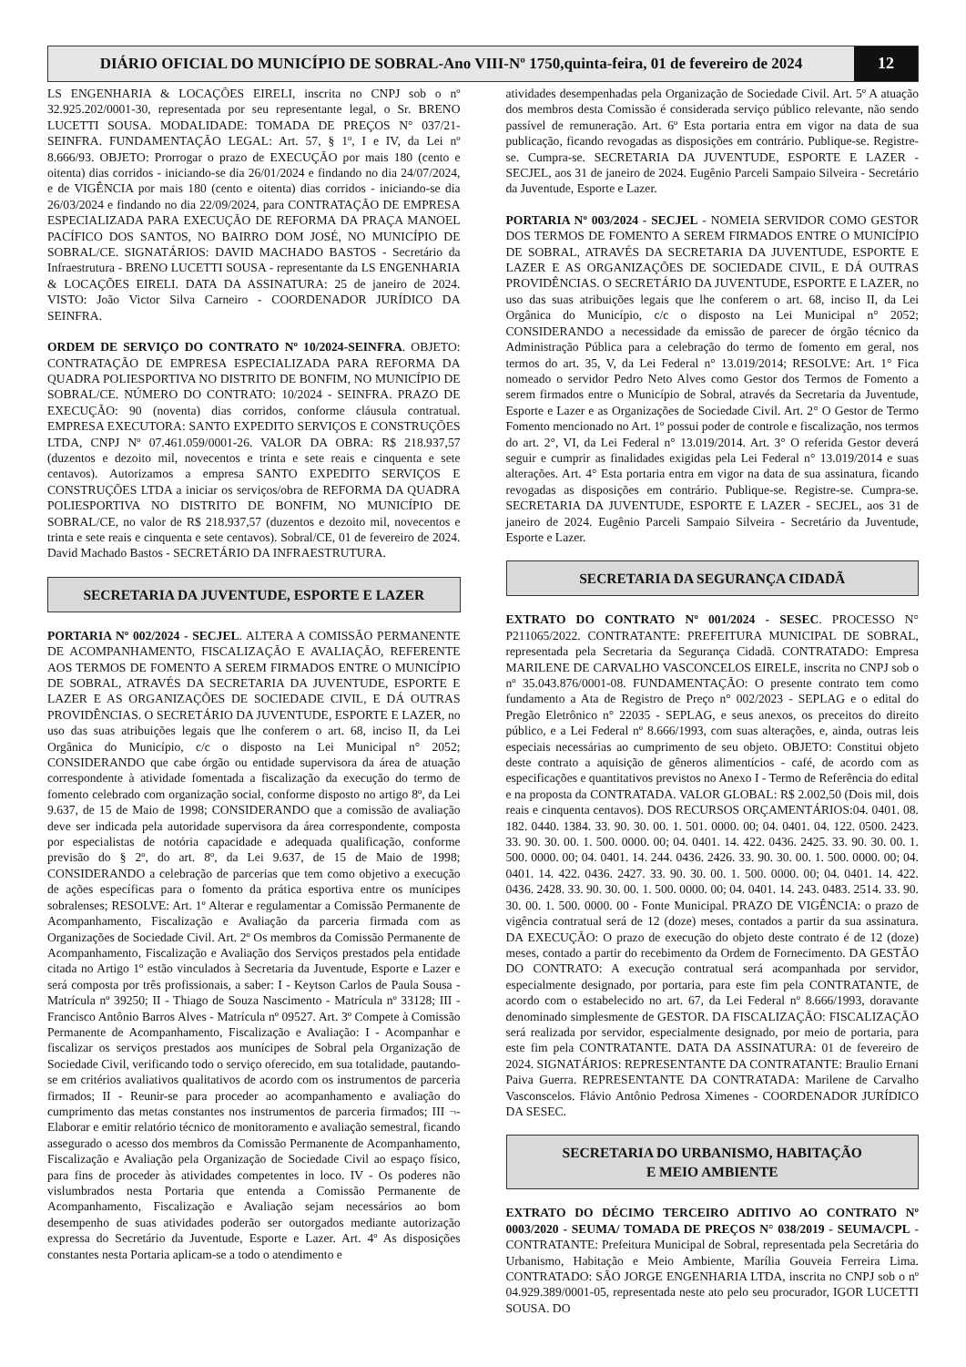DIÁRIO OFICIAL DO MUNICÍPIO DE SOBRAL-Ano VIII-Nº 1750,quinta-feira, 01 de fevereiro de 2024
12
LS ENGENHARIA & LOCAÇÕES EIRELI, inscrita no CNPJ sob o nº 32.925.202/0001-30, representada por seu representante legal, o Sr. BRENO LUCETTI SOUSA. MODALIDADE: TOMADA DE PREÇOS N° 037/21-SEINFRA. FUNDAMENTAÇÃO LEGAL: Art. 57, § 1º, I e IV, da Lei nº 8.666/93. OBJETO: Prorrogar o prazo de EXECUÇÃO por mais 180 (cento e oitenta) dias corridos - iniciando-se dia 26/01/2024 e findando no dia 24/07/2024, e de VIGÊNCIA por mais 180 (cento e oitenta) dias corridos - iniciando-se dia 26/03/2024 e findando no dia 22/09/2024, para CONTRATAÇÃO DE EMPRESA ESPECIALIZADA PARA EXECUÇÃO DE REFORMA DA PRAÇA MANOEL PACÍFICO DOS SANTOS, NO BAIRRO DOM JOSÉ, NO MUNICÍPIO DE SOBRAL/CE. SIGNATÁRIOS: DAVID MACHADO BASTOS - Secretário da Infraestrutura - BRENO LUCETTI SOUSA - representante da LS ENGENHARIA & LOCAÇÕES EIRELI. DATA DA ASSINATURA: 25 de janeiro de 2024. VISTO: João Victor Silva Carneiro - COORDENADOR JURÍDICO DA SEINFRA.
ORDEM DE SERVIÇO DO CONTRATO Nº 10/2024-SEINFRA. OBJETO: CONTRATAÇÃO DE EMPRESA ESPECIALIZADA PARA REFORMA DA QUADRA POLIESPORTIVA NO DISTRITO DE BONFIM, NO MUNICÍPIO DE SOBRAL/CE. NÚMERO DO CONTRATO: 10/2024 - SEINFRA. PRAZO DE EXECUÇÃO: 90 (noventa) dias corridos, conforme cláusula contratual. EMPRESA EXECUTORA: SANTO EXPEDITO SERVIÇOS E CONSTRUÇÕES LTDA, CNPJ Nº 07.461.059/0001-26. VALOR DA OBRA: R$ 218.937,57 (duzentos e dezoito mil, novecentos e trinta e sete reais e cinquenta e sete centavos). Autorizamos a empresa SANTO EXPEDITO SERVIÇOS E CONSTRUÇÕES LTDA a iniciar os serviços/obra de REFORMA DA QUADRA POLIESPORTIVA NO DISTRITO DE BONFIM, NO MUNICÍPIO DE SOBRAL/CE, no valor de R$ 218.937,57 (duzentos e dezoito mil, novecentos e trinta e sete reais e cinquenta e sete centavos). Sobral/CE, 01 de fevereiro de 2024. David Machado Bastos - SECRETÁRIO DA INFRAESTRUTURA.
SECRETARIA DA JUVENTUDE, ESPORTE E LAZER
PORTARIA Nº 002/2024 - SECJEL. ALTERA A COMISSÃO PERMANENTE DE ACOMPANHAMENTO, FISCALIZAÇÃO E AVALIAÇÃO, REFERENTE AOS TERMOS DE FOMENTO A SEREM FIRMADOS ENTRE O MUNICÍPIO DE SOBRAL, ATRAVÉS DA SECRETARIA DA JUVENTUDE, ESPORTE E LAZER E AS ORGANIZAÇÕES DE SOCIEDADE CIVIL, E DÁ OUTRAS PROVIDÊNCIAS. O SECRETÁRIO DA JUVENTUDE, ESPORTE E LAZER, no uso das suas atribuições legais que lhe conferem o art. 68, inciso II, da Lei Orgânica do Município, c/c o disposto na Lei Municipal n° 2052; CONSIDERANDO que cabe órgão ou entidade supervisora da área de atuação correspondente à atividade fomentada a fiscalização da execução do termo de fomento celebrado com organização social, conforme disposto no artigo 8º, da Lei 9.637, de 15 de Maio de 1998; CONSIDERANDO que a comissão de avaliação deve ser indicada pela autoridade supervisora da área correspondente, composta por especialistas de notória capacidade e adequada qualificação, conforme previsão do § 2º, do art. 8º, da Lei 9.637, de 15 de Maio de 1998; CONSIDERANDO a celebração de parcerias que tem como objetivo a execução de ações específicas para o fomento da prática esportiva entre os munícipes sobralenses; RESOLVE: Art. 1º Alterar e regulamentar a Comissão Permanente de Acompanhamento, Fiscalização e Avaliação da parceria firmada com as Organizações de Sociedade Civil. Art. 2º Os membros da Comissão Permanente de Acompanhamento, Fiscalização e Avaliação dos Serviços prestados pela entidade citada no Artigo 1º estão vinculados à Secretaria da Juventude, Esporte e Lazer e será composta por três profissionais, a saber: I - Keytson Carlos de Paula Sousa - Matrícula nº 39250; II - Thiago de Souza Nascimento - Matrícula nº 33128; III - Francisco Antônio Barros Alves - Matrícula nº 09527. Art. 3º Compete à Comissão Permanente de Acompanhamento, Fiscalização e Avaliação: I - Acompanhar e fiscalizar os serviços prestados aos munícipes de Sobral pela Organização de Sociedade Civil, verificando todo o serviço oferecido, em sua totalidade, pautando-se em critérios avaliativos qualitativos de acordo com os instrumentos de parceria firmados; II - Reunir-se para proceder ao acompanhamento e avaliação do cumprimento das metas constantes nos instrumentos de parceria firmados; III ¬- Elaborar e emitir relatório técnico de monitoramento e avaliação semestral, ficando assegurado o acesso dos membros da Comissão Permanente de Acompanhamento, Fiscalização e Avaliação pela Organização de Sociedade Civil ao espaço físico, para fins de proceder às atividades competentes in loco. IV - Os poderes não vislumbrados nesta Portaria que entenda a Comissão Permanente de Acompanhamento, Fiscalização e Avaliação sejam necessários ao bom desempenho de suas atividades poderão ser outorgados mediante autorização expressa do Secretário da Juventude, Esporte e Lazer. Art. 4º As disposições constantes nesta Portaria aplicam-se a todo o atendimento e
atividades desempenhadas pela Organização de Sociedade Civil. Art. 5º A atuação dos membros desta Comissão é considerada serviço público relevante, não sendo passível de remuneração. Art. 6º Esta portaria entra em vigor na data de sua publicação, ficando revogadas as disposições em contrário. Publique-se. Registre-se. Cumpra-se. SECRETARIA DA JUVENTUDE, ESPORTE E LAZER - SECJEL, aos 31 de janeiro de 2024. Eugênio Parceli Sampaio Silveira - Secretário da Juventude, Esporte e Lazer.
PORTARIA Nº 003/2024 - SECJEL - NOMEIA SERVIDOR COMO GESTOR DOS TERMOS DE FOMENTO A SEREM FIRMADOS ENTRE O MUNICÍPIO DE SOBRAL, ATRAVÉS DA SECRETARIA DA JUVENTUDE, ESPORTE E LAZER E AS ORGANIZAÇÕES DE SOCIEDADE CIVIL, E DÁ OUTRAS PROVIDÊNCIAS. O SECRETÁRIO DA JUVENTUDE, ESPORTE E LAZER, no uso das suas atribuições legais que lhe conferem o art. 68, inciso II, da Lei Orgânica do Município, c/c o disposto na Lei Municipal n° 2052; CONSIDERANDO a necessidade da emissão de parecer de órgão técnico da Administração Pública para a celebração do termo de fomento em geral, nos termos do art. 35, V, da Lei Federal n° 13.019/2014; RESOLVE: Art. 1° Fica nomeado o servidor Pedro Neto Alves como Gestor dos Termos de Fomento a serem firmados entre o Município de Sobral, através da Secretaria da Juventude, Esporte e Lazer e as Organizações de Sociedade Civil. Art. 2° O Gestor de Termo Fomento mencionado no Art. 1º possui poder de controle e fiscalização, nos termos do art. 2°, VI, da Lei Federal n° 13.019/2014. Art. 3° O referida Gestor deverá seguir e cumprir as finalidades exigidas pela Lei Federal n° 13.019/2014 e suas alterações. Art. 4° Esta portaria entra em vigor na data de sua assinatura, ficando revogadas as disposições em contrário. Publique-se. Registre-se. Cumpra-se. SECRETARIA DA JUVENTUDE, ESPORTE E LAZER - SECJEL, aos 31 de janeiro de 2024. Eugênio Parceli Sampaio Silveira - Secretário da Juventude, Esporte e Lazer.
SECRETARIA DA SEGURANÇA CIDADÃ
EXTRATO DO CONTRATO Nº 001/2024 - SESEC. PROCESSO N° P211065/2022. CONTRATANTE: PREFEITURA MUNICIPAL DE SOBRAL, representada pela Secretaria da Segurança Cidadã. CONTRATADO: Empresa MARILENE DE CARVALHO VASCONCELOS EIRELE, inscrita no CNPJ sob o nº 35.043.876/0001-08. FUNDAMENTAÇÃO: O presente contrato tem como fundamento a Ata de Registro de Preço n° 002/2023 - SEPLAG e o edital do Pregão Eletrônico n° 22035 - SEPLAG, e seus anexos, os preceitos do direito público, e a Lei Federal nº 8.666/1993, com suas alterações, e, ainda, outras leis especiais necessárias ao cumprimento de seu objeto. OBJETO: Constitui objeto deste contrato a aquisição de gêneros alimentícios - café, de acordo com as especificações e quantitativos previstos no Anexo I - Termo de Referência do edital e na proposta da CONTRATADA. VALOR GLOBAL: R$ 2.002,50 (Dois mil, dois reais e cinquenta centavos). DOS RECURSOS ORÇAMENTÁRIOS:04. 0401. 08. 182. 0440. 1384. 33. 90. 30. 00. 1. 501. 0000. 00; 04. 0401. 04. 122. 0500. 2423. 33. 90. 30. 00. 1. 500. 0000. 00; 04. 0401. 14. 422. 0436. 2425. 33. 90. 30. 00. 1. 500. 0000. 00; 04. 0401. 14. 244. 0436. 2426. 33. 90. 30. 00. 1. 500. 0000. 00; 04. 0401. 14. 422. 0436. 2427. 33. 90. 30. 00. 1. 500. 0000. 00; 04. 0401. 14. 422. 0436. 2428. 33. 90. 30. 00. 1. 500. 0000. 00; 04. 0401. 14. 243. 0483. 2514. 33. 90. 30. 00. 1. 500. 0000. 00 - Fonte Municipal. PRAZO DE VIGÊNCIA: o prazo de vigência contratual será de 12 (doze) meses, contados a partir da sua assinatura. DA EXECUÇÃO: O prazo de execução do objeto deste contrato é de 12 (doze) meses, contado a partir do recebimento da Ordem de Fornecimento. DA GESTÃO DO CONTRATO: A execução contratual será acompanhada por servidor, especialmente designado, por portaria, para este fim pela CONTRATANTE, de acordo com o estabelecido no art. 67, da Lei Federal nº 8.666/1993, doravante denominado simplesmente de GESTOR. DA FISCALIZAÇÃO: FISCALIZAÇÃO será realizada por servidor, especialmente designado, por meio de portaria, para este fim pela CONTRATANTE. DATA DA ASSINATURA: 01 de fevereiro de 2024. SIGNATÁRIOS: REPRESENTANTE DA CONTRATANTE: Braulio Ernani Paiva Guerra. REPRESENTANTE DA CONTRATADA: Marilene de Carvalho Vasconscelos. Flávio Antônio Pedrosa Ximenes - COORDENADOR JURÍDICO DA SESEC.
SECRETARIA DO URBANISMO, HABITAÇÃO
E MEIO AMBIENTE
EXTRATO DO DÉCIMO TERCEIRO ADITIVO AO CONTRATO Nº 0003/2020 - SEUMA/ TOMADA DE PREÇOS N° 038/2019 - SEUMA/CPL - CONTRATANTE: Prefeitura Municipal de Sobral, representada pela Secretária do Urbanismo, Habitação e Meio Ambiente, Marília Gouveia Ferreira Lima. CONTRATADO: SÃO JORGE ENGENHARIA LTDA, inscrita no CNPJ sob o nº 04.929.389/0001-05, representada neste ato pelo seu procurador, IGOR LUCETTI SOUSA. DO